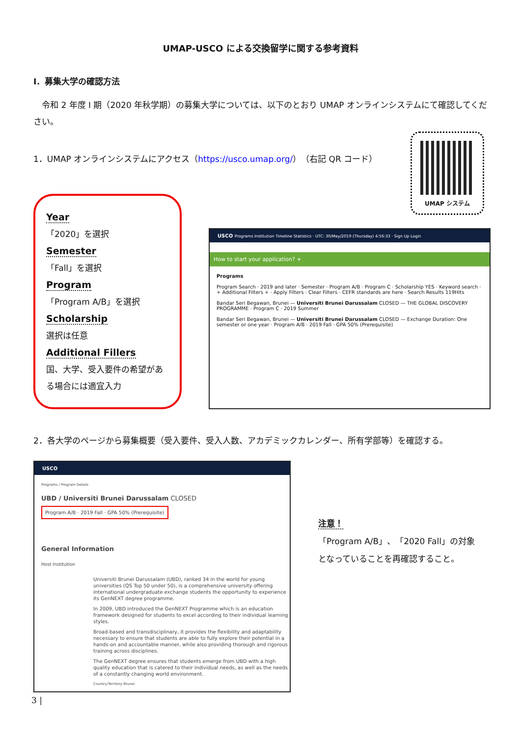UMAP-USCO による交換留学に関する参考資料
Ⅰ．募集大学の確認方法
　令和 2 年度 I 期（2020 年秋学期）の募集大学については、以下のとおり UMAP オンラインシステムにて確認してください。
1．UMAP オンラインシステムにアクセス（https://usco.umap.org/）（右記 QR コード）
UMAP システム
Year
「2020」を選択
Semester
「Fall」を選択
Program
「Program A/B」を選択
Scholarship
選択は任意
Additional Fillers
国、大学、受入要件の希望がある場合には適宜入力
USCO Programs Institution Timeline Statistics · UTC: 30/May/2019 (Thursday) 4:56:33 · Sign Up Login
How to start your application? +
Programs
Program Search · 2019 and later · Semester · Program A/B · Program C · Scholarship YES · Keyword search · + Additional Filters + · Apply Filters · Clear Filters · CEFR standards are here · Search Results 119Hits
Bandar Seri Begawan, Brunei — Universiti Brunei Darussalam CLOSED — THE GLOBAL DISCOVERY PROGRAMME · Program C · 2019 Summer
Bandar Seri Begawan, Brunei — Universiti Brunei Darussalam CLOSED — Exchange Duration: One semester or one year · Program A/B · 2019 Fall · GPA 50% (Prerequisite)
2．各大学のページから募集概要（受入要件、受入人数、アカデミックカレンダー、所有学部等）を確認する。
USCO
Programs / Program Details
UBD / Universiti Brunei Darussalam CLOSED
Program A/B · 2019 Fall · GPA 50% (Prerequisite)
General Information
Host Institution
Universiti Brunei Darussalam (UBD), ranked 34 in the world for young universities (QS Top 50 under 50), is a comprehensive university offering international undergraduate exchange students the opportunity to experience its GenNEXT degree programme.
In 2009, UBD introduced the GenNEXT Programme which is an education framework designed for students to excel according to their individual learning styles.
Broad-based and transdisciplinary, it provides the flexibility and adaptability necessary to ensure that students are able to fully explore their potential in a hands-on and accountable manner, while also providing thorough and rigorous training across disciplines.
The GenNEXT degree ensures that students emerge from UBD with a high quality education that is catered to their individual needs, as well as the needs of a constantly changing world environment.
Country/Territory Brunei
注意！
「Program A/B」、「2020 Fall」の対象となっていることを再確認すること。
3 |